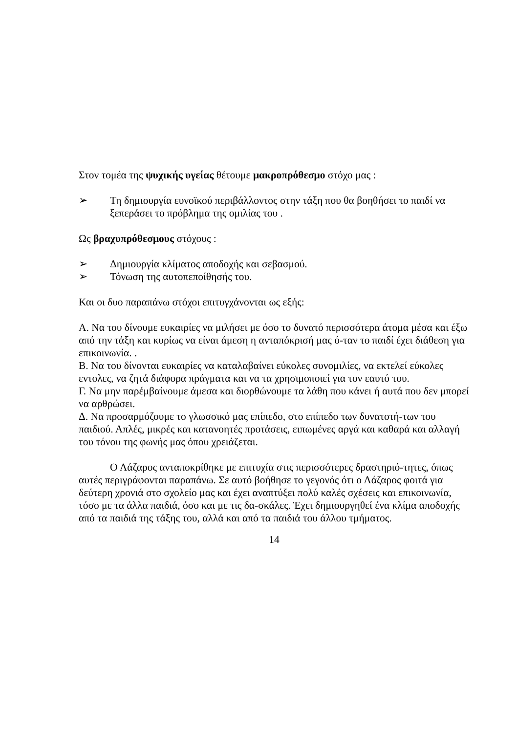Στον τομέα της ψυχικής υγείας θέτουμε μακροπρόθεσμο στόχο μας :
➢ Τη δημιουργία ευνοϊκού περιβάλλοντος στην τάξη που θα βοηθήσει το παιδί να ξεπεράσει το πρόβλημα της ομιλίας του .
Ως βραχυπρόθεσμους στόχους :
➢ Δημιουργία κλίματος αποδοχής και σεβασμού.
➢ Τόνωση της αυτοπεποίθησής του.
Και οι δυο παραπάνω στόχοι επιτυγχάνονται ως εξής:
Α. Να του δίνουμε ευκαιρίες να μιλήσει με όσο το δυνατό περισσότερα άτομα μέσα και έξω από την τάξη και κυρίως να είναι άμεση η ανταπόκρισή μας ό-ταν το παιδί έχει διάθεση για επικοινωνία. .
Β. Να του δίνονται ευκαιρίες να καταλαβαίνει εύκολες συνομιλίες, να εκτελεί εύκολες εντολες, να ζητά διάφορα πράγματα και να τα χρησιμοποιεί για τον εαυτό του.
Γ. Να μην παρέμβαίνουμε άμεσα και διορθώνουμε τα λάθη που κάνει ή αυτά που δεν μπορεί να αρθρώσει.
Δ. Να προσαρμόζουμε το γλωσσικό μας επίπεδο, στο επίπεδο των δυνατοτή-των του παιδιού. Απλές, μικρές και κατανοητές προτάσεις, ειπωμένες αργά και καθαρά και αλλαγή του τόνου της φωνής μας όπου χρειάζεται.
Ο Λάζαρος ανταποκρίθηκε με επιτυχία στις περισσότερες δραστηριό-τητες, όπως αυτές περιγράφονται παραπάνω. Σε αυτό βοήθησε το γεγονός ότι ο Λάζαρος φοιτά για δεύτερη χρονιά στο σχολείο μας και έχει αναπτύξει πολύ καλές σχέσεις και επικοινωνία, τόσο με τα άλλα παιδιά, όσο και με τις δα-σκάλες. Έχει δημιουργηθεί ένα κλίμα αποδοχής από τα παιδιά της τάξης του, αλλά και από τα παιδιά του άλλου τμήματος.
14